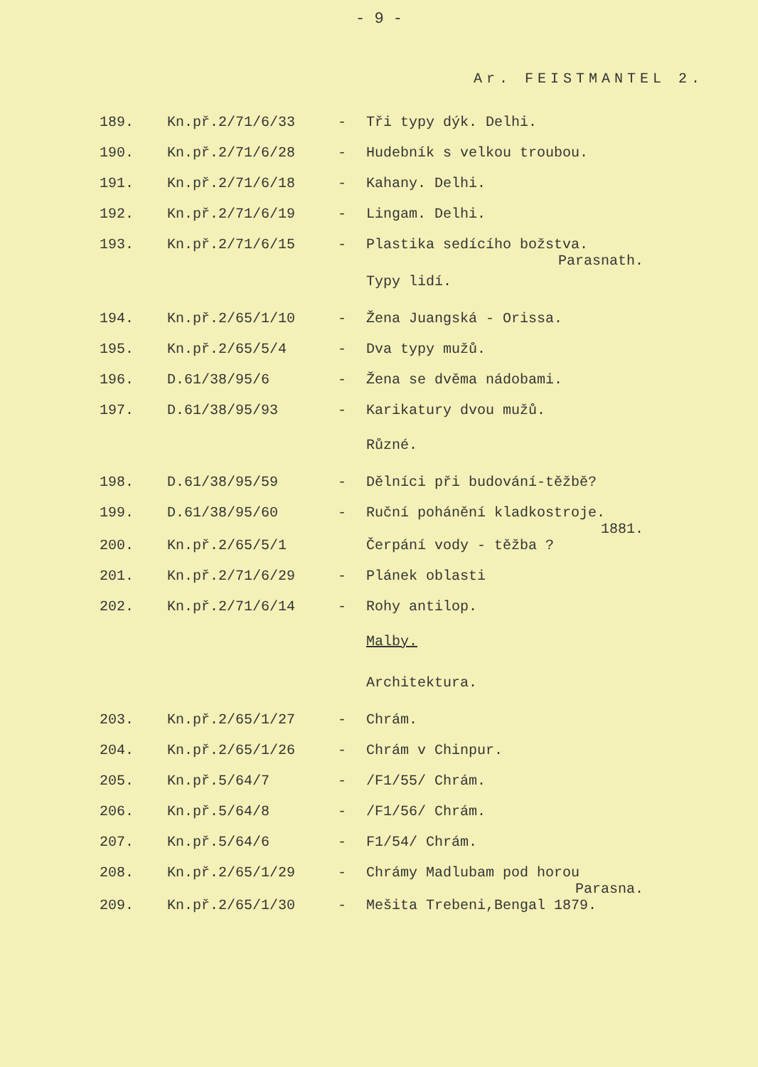- 9 -
Ar. FEISTMANTEL 2.
| 189. | Kn.př.2/71/6/33 | - | Tři typy dýk. Delhi. |
| 190. | Kn.př.2/71/6/28 | - | Hudebník s velkou troubou. |
| 191. | Kn.př.2/71/6/18 | - | Kahany. Delhi. |
| 192. | Kn.př.2/71/6/19 | - | Lingam. Delhi. |
| 193. | Kn.př.2/71/6/15 | - | Plastika sedícího božstva. Parasnath. |
| | | | Typy lidí. |
| 194. | Kn.př.2/65/1/10 | - | Žena Juangská - Orissa. |
| 195. | Kn.př.2/65/5/4 | - | Dva typy mužů. |
| 196. | D.61/38/95/6 | - | Žena se dvěma nádobami. |
| 197. | D.61/38/95/93 | - | Karikatury dvou mužů. |
| | | | Různé. |
| 198. | D.61/38/95/59 | - | Dělníci při budování-těžbě? |
| 199. | D.61/38/95/60 | - | Ruční pohánění kladkostroje. 1881. |
| 200. | Kn.př.2/65/5/1 | | Čerpání vody - těžba ? |
| 201. | Kn.př.2/71/6/29 | - | Plánek oblasti |
| 202. | Kn.př.2/71/6/14 | - | Rohy antilop. |
| | | | Malby. |
| | | | Architektura. |
| 203. | Kn.př.2/65/1/27 | - | Chrám. |
| 204. | Kn.př.2/65/1/26 | - | Chrám v Chinpur. |
| 205. | Kn.př.5/64/7 | - | /F1/55/ Chrám. |
| 206. | Kn.př.5/64/8 | - | /F1/56/ Chrám. |
| 207. | Kn.př.5/64/6 | - | F1/54/ Chrám. |
| 208. | Kn.př.2/65/1/29 | - | Chrámy Madlubam pod horou Parasna. |
| 209. | Kn.př.2/65/1/30 | - | Mešita Trebeni,Bengal 1879. |